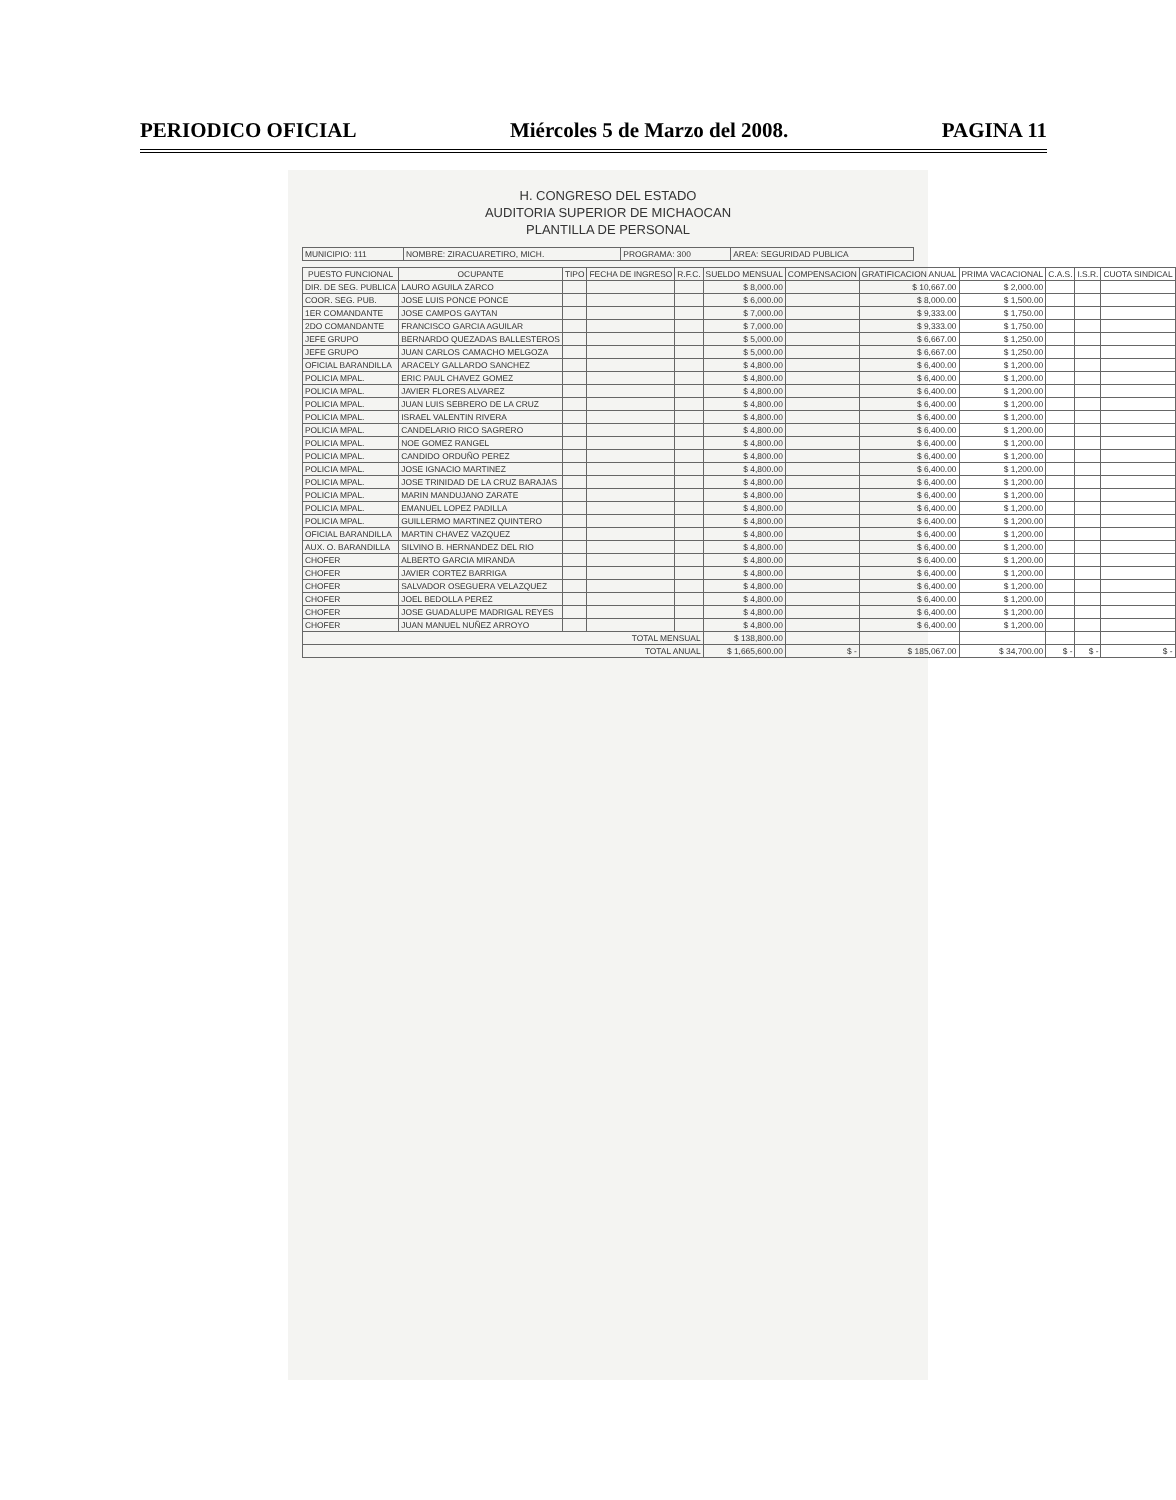PERIODICO OFICIAL Miércoles 5 de Marzo del 2008. PAGINA 11
H. CONGRESO DEL ESTADO
AUDITORIA SUPERIOR DE MICHAOCAN
PLANTILLA DE PERSONAL
| MUNICIPIO: 111 | NOMBRE: ZIRACUARETIRO, MICH. | PROGRAMA: 300 | AREA: SEGURIDAD PUBLICA |
| PUESTO FUNCIONAL | OCUPANTE | TIPO | FECHA DE INGRESO | R.F.C. | SUELDO MENSUAL | COMPENSACION | GRATIFICACION ANUAL | PRIMA VACACIONAL | C.A.S. | I.S.R. | CUOTA SINDICAL |
| --- | --- | --- | --- | --- | --- | --- | --- | --- | --- | --- | --- |
| DIR. DE SEG. PUBLICA | LAURO AGUILA ZARCO | | | | $ 8,000.00 | | $ 10,667.00 | $ 2,000.00 | | | |
| COOR. SEG. PUB. | JOSE LUIS PONCE PONCE | | | | $ 6,000.00 | | $ 8,000.00 | $ 1,500.00 | | | |
| 1ER COMANDANTE | JOSE CAMPOS GAYTAN | | | | $ 7,000.00 | | $ 9,333.00 | $ 1,750.00 | | | |
| 2DO COMANDANTE | FRANCISCO GARCIA AGUILAR | | | | $ 7,000.00 | | $ 9,333.00 | $ 1,750.00 | | | |
| JEFE GRUPO | BERNARDO QUEZADAS BALLESTEROS | | | | $ 5,000.00 | | $ 6,667.00 | $ 1,250.00 | | | |
| JEFE GRUPO | JUAN CARLOS CAMACHO MELGOZA | | | | $ 5,000.00 | | $ 6,667.00 | $ 1,250.00 | | | |
| OFICIAL BARANDILLA | ARACELY GALLARDO SANCHEZ | | | | $ 4,800.00 | | $ 6,400.00 | $ 1,200.00 | | | |
| POLICIA MPAL. | ERIC PAUL CHAVEZ GOMEZ | | | | $ 4,800.00 | | $ 6,400.00 | $ 1,200.00 | | | |
| POLICIA MPAL. | JAVIER FLORES ALVAREZ | | | | $ 4,800.00 | | $ 6,400.00 | $ 1,200.00 | | | |
| POLICIA MPAL. | JUAN LUIS SEBRERO DE LA CRUZ | | | | $ 4,800.00 | | $ 6,400.00 | $ 1,200.00 | | | |
| POLICIA MPAL. | ISRAEL VALENTIN RIVERA | | | | $ 4,800.00 | | $ 6,400.00 | $ 1,200.00 | | | |
| POLICIA MPAL. | CANDELARIO RICO SAGRERO | | | | $ 4,800.00 | | $ 6,400.00 | $ 1,200.00 | | | |
| POLICIA MPAL. | NOE GOMEZ RANGEL | | | | $ 4,800.00 | | $ 6,400.00 | $ 1,200.00 | | | |
| POLICIA MPAL. | CANDIDO ORDUÑO PEREZ | | | | $ 4,800.00 | | $ 6,400.00 | $ 1,200.00 | | | |
| POLICIA MPAL. | JOSE IGNACIO MARTINEZ | | | | $ 4,800.00 | | $ 6,400.00 | $ 1,200.00 | | | |
| POLICIA MPAL. | JOSE TRINIDAD DE LA CRUZ BARAJAS | | | | $ 4,800.00 | | $ 6,400.00 | $ 1,200.00 | | | |
| POLICIA MPAL. | MARIN MANDUJANO ZARATE | | | | $ 4,800.00 | | $ 6,400.00 | $ 1,200.00 | | | |
| POLICIA MPAL. | EMANUEL LOPEZ PADILLA | | | | $ 4,800.00 | | $ 6,400.00 | $ 1,200.00 | | | |
| POLICIA MPAL. | GUILLERMO MARTINEZ QUINTERO | | | | $ 4,800.00 | | $ 6,400.00 | $ 1,200.00 | | | |
| OFICIAL BARANDILLA | MARTIN CHAVEZ VAZQUEZ | | | | $ 4,800.00 | | $ 6,400.00 | $ 1,200.00 | | | |
| AUX. O. BARANDILLA | SILVINO B. HERNANDEZ DEL RIO | | | | $ 4,800.00 | | $ 6,400.00 | $ 1,200.00 | | | |
| CHOFER | ALBERTO GARCIA MIRANDA | | | | $ 4,800.00 | | $ 6,400.00 | $ 1,200.00 | | | |
| CHOFER | JAVIER CORTEZ BARRIGA | | | | $ 4,800.00 | | $ 6,400.00 | $ 1,200.00 | | | |
| CHOFER | SALVADOR OSEGUERA VELAZQUEZ | | | | $ 4,800.00 | | $ 6,400.00 | $ 1,200.00 | | | |
| CHOFER | JOEL BEDOLLA PEREZ | | | | $ 4,800.00 | | $ 6,400.00 | $ 1,200.00 | | | |
| CHOFER | JOSE GUADALUPE MADRIGAL REYES | | | | $ 4,800.00 | | $ 6,400.00 | $ 1,200.00 | | | |
| CHOFER | JUAN MANUEL NUÑEZ ARROYO | | | | $ 4,800.00 | | $ 6,400.00 | $ 1,200.00 | | | |
| TOTAL MENSUAL | | | | | $ 138,800.00 | | | | | | |
| TOTAL ANUAL | | | | | $ 1,665,600.00 | $ - | $ 185,067.00 | $ 34,700.00 | $ - | $ - | $ - |